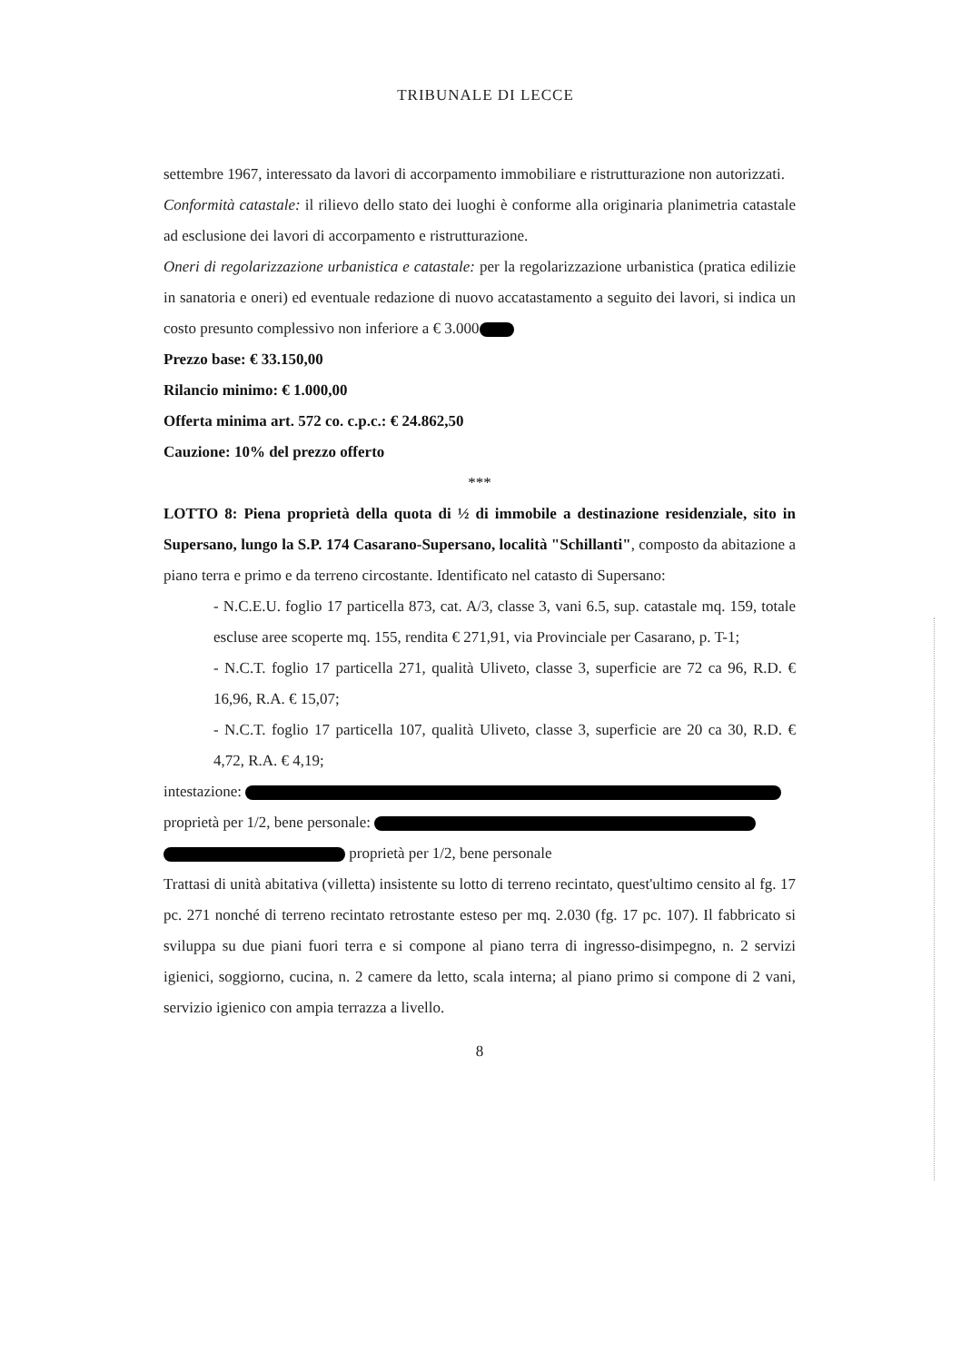TRIBUNALE DI LECCE
settembre 1967, interessato da lavori di accorpamento immobiliare e ristrutturazione non autorizzati.
Conformità catastale: il rilievo dello stato dei luoghi è conforme alla originaria planimetria catastale ad esclusione dei lavori di accorpamento e ristrutturazione.
Oneri di regolarizzazione urbanistica e catastale: per la regolarizzazione urbanistica (pratica edilizie in sanatoria e oneri) ed eventuale redazione di nuovo accatastamento a seguito dei lavori, si indica un costo presunto complessivo non inferiore a € 3.000
Prezzo base: € 33.150,00
Rilancio minimo: € 1.000,00
Offerta minima art. 572 co. c.p.c.: € 24.862,50
Cauzione: 10% del prezzo offerto
***
LOTTO 8: Piena proprietà della quota di ½ di immobile a destinazione residenziale, sito in Supersano, lungo la S.P. 174 Casarano-Supersano, località "Schillanti", composto da abitazione a piano terra e primo e da terreno circostante. Identificato nel catasto di Supersano:
- N.C.E.U. foglio 17 particella 873, cat. A/3, classe 3, vani 6.5, sup. catastale mq. 159, totale escluse aree scoperte mq. 155, rendita € 271,91, via Provinciale per Casarano, p. T-1;
- N.C.T. foglio 17 particella 271, qualità Uliveto, classe 3, superficie are 72 ca 96, R.D. € 16,96, R.A. € 15,07;
- N.C.T. foglio 17 particella 107, qualità Uliveto, classe 3, superficie are 20 ca 30, R.D. € 4,72, R.A. € 4,19;
intestazione:
proprietà per 1/2, bene personale:
proprietà per 1/2, bene personale
Trattasi di unità abitativa (villetta) insistente su lotto di terreno recintato, quest'ultimo censito al fg. 17 pc. 271 nonché di terreno recintato retrostante esteso per mq. 2.030 (fg. 17 pc. 107). Il fabbricato si sviluppa su due piani fuori terra e si compone al piano terra di ingresso-disimpegno, n. 2 servizi igienici, soggiorno, cucina, n. 2 camere da letto, scala interna; al piano primo si compone di 2 vani, servizio igienico con ampia terrazza a livello.
8